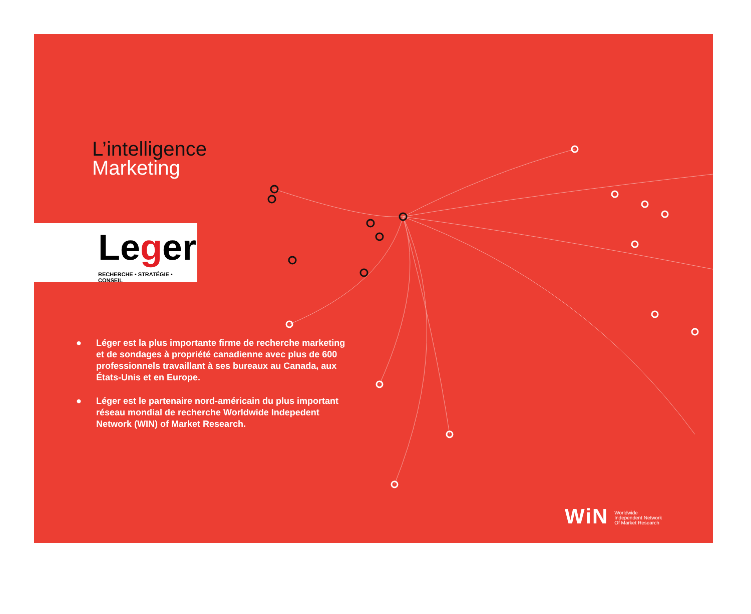L’intelligence
Marketing
Leger
RECHERCHE • STRATÉGIE • CONSEIL
● Léger est la plus importante firme de recherche marketing et de sondages à propriété canadienne avec plus de 600 professionnels travaillant à ses bureaux au Canada, aux États-Unis et en Europe.
● Léger est le partenaire nord-américain du plus important réseau mondial de recherche Worldwide Indepedent Network (WIN) of Market Research.
WiN Worldwide
Independent Network
Of Market Research